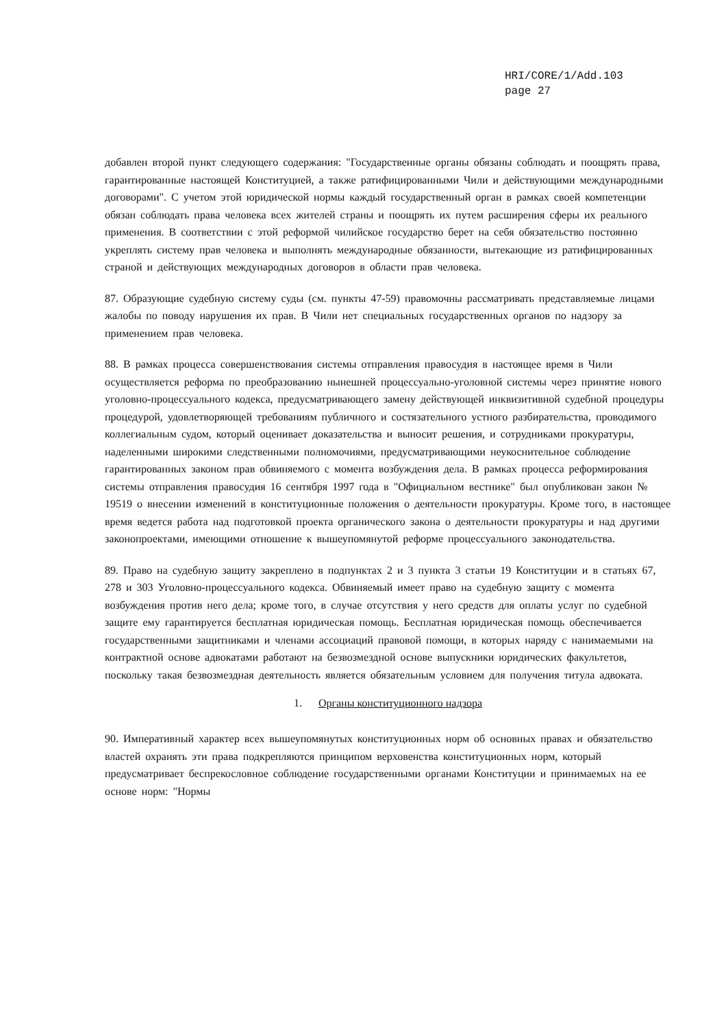HRI/CORE/1/Add.103
page 27
добавлен второй пункт следующего содержания: "Государственные органы обязаны соблюдать и поощрять права, гарантированные настоящей Конституцией, а также ратифицированными Чили и действующими международными договорами". С учетом этой юридической нормы каждый государственный орган в рамках своей компетенции обязан соблюдать права человека всех жителей страны и поощрять их путем расширения сферы их реального применения. В соответствии с этой реформой чилийское государство берет на себя обязательство постоянно укреплять систему прав человека и выполнять международные обязанности, вытекающие из ратифицированных страной и действующих международных договоров в области прав человека.
87. Образующие судебную систему суды (см. пункты 47-59) правомочны рассматривать представляемые лицами жалобы по поводу нарушения их прав. В Чили нет специальных государственных органов по надзору за применением прав человека.
88. В рамках процесса совершенствования системы отправления правосудия в настоящее время в Чили осуществляется реформа по преобразованию нынешней процессуально-уголовной системы через принятие нового уголовно-процессуального кодекса, предусматривающего замену действующей инквизитивной судебной процедуры процедурой, удовлетворяющей требованиям публичного и состязательного устного разбирательства, проводимого коллегиальным судом, который оценивает доказательства и выносит решения, и сотрудниками прокуратуры, наделенными широкими следственными полномочиями, предусматривающими неукоснительное соблюдение гарантированных законом прав обвиняемого с момента возбуждения дела. В рамках процесса реформирования системы отправления правосудия 16 сентября 1997 года в "Официальном вестнике" был опубликован закон № 19519 о внесении изменений в конституционные положения о деятельности прокуратуры. Кроме того, в настоящее время ведется работа над подготовкой проекта органического закона о деятельности прокуратуры и над другими законопроектами, имеющими отношение к вышеупомянутой реформе процессуального законодательства.
89. Право на судебную защиту закреплено в подпунктах 2 и 3 пункта 3 статьи 19 Конституции и в статьях 67, 278 и 303 Уголовно-процессуального кодекса. Обвиняемый имеет право на судебную защиту с момента возбуждения против него дела; кроме того, в случае отсутствия у него средств для оплаты услуг по судебной защите ему гарантируется бесплатная юридическая помощь. Бесплатная юридическая помощь обеспечивается государственными защитниками и членами ассоциаций правовой помощи, в которых наряду с нанимаемыми на контрактной основе адвокатами работают на безвозмездной основе выпускники юридических факультетов, поскольку такая безвозмездная деятельность является обязательным условием для получения титула адвоката.
1. Органы конституционного надзора
90. Императивный характер всех вышеупомянутых конституционных норм об основных правах и обязательство властей охранять эти права подкрепляются принципом верховенства конституционных норм, который предусматривает беспрекословное соблюдение государственными органами Конституции и принимаемых на ее основе норм: "Нормы